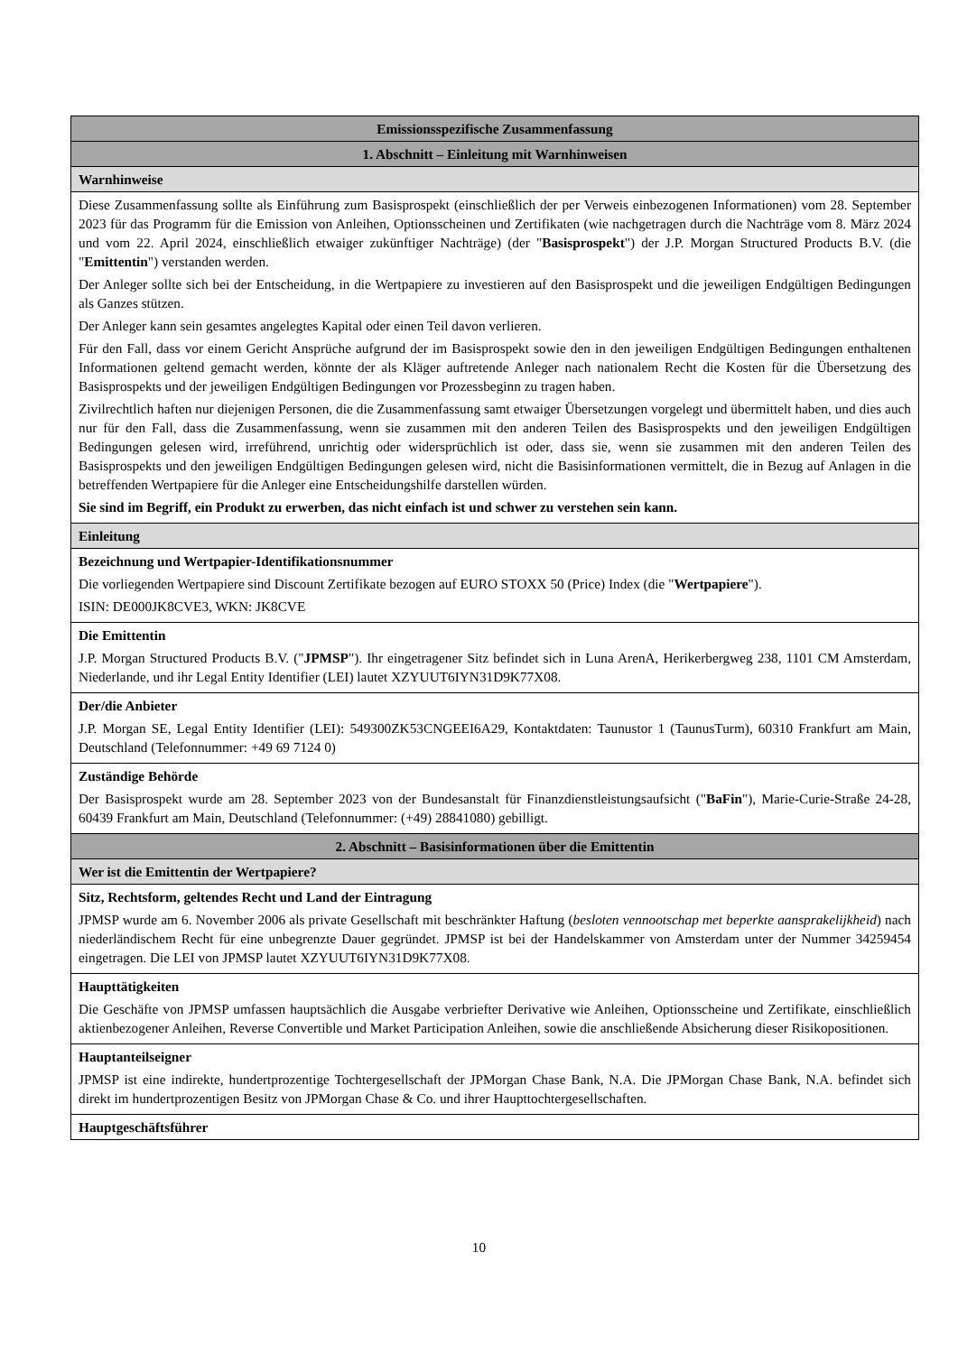| Emissionsspezifische Zusammenfassung |
| 1. Abschnitt – Einleitung mit Warnhinweisen |
| Warnhinweise |
| Diese Zusammenfassung sollte als Einführung zum Basisprospekt (einschließlich der per Verweis einbezogenen Informationen) vom 28. September 2023 für das Programm für die Emission von Anleihen, Optionsscheinen und Zertifikaten (wie nachgetragen durch die Nachträge vom 8. März 2024 und vom 22. April 2024, einschließlich etwaiger zukünftiger Nachträge) (der " Basisprospekt ") der J.P. Morgan Structured Products B.V. (die " Emittentin ") verstanden werden. Der Anleger sollte sich bei der Entscheidung, in die Wertpapiere zu investieren auf den Basisprospekt und die jeweiligen Endgültigen Bedingungen als Ganzes stützen. Der Anleger kann sein gesamtes angelegtes Kapital oder einen Teil davon verlieren. Für den Fall, dass vor einem Gericht Ansprüche aufgrund der im Basisprospekt sowie den in den jeweiligen Endgültigen Bedingungen enthaltenen Informationen geltend gemacht werden, könnte der als Kläger auftretende Anleger nach nationalem Recht die Kosten für die Übersetzung des Basisprospekts und der jeweiligen Endgültigen Bedingungen vor Prozessbeginn zu tragen haben. Zivilrechtlich haften nur diejenigen Personen, die die Zusammenfassung samt etwaiger Übersetzungen vorgelegt und übermittelt haben, und dies auch nur für den Fall, dass die Zusammenfassung, wenn sie zusammen mit den anderen Teilen des Basisprospekts und den jeweiligen Endgültigen Bedingungen gelesen wird, irreführend, unrichtig oder widersprüchlich ist oder, dass sie, wenn sie zusammen mit den anderen Teilen des Basisprospekts und den jeweiligen Endgültigen Bedingungen gelesen wird, nicht die Basisinformationen vermittelt, die in Bezug auf Anlagen in die betreffenden Wertpapiere für die Anleger eine Entscheidungshilfe darstellen würden. Sie sind im Begriff, ein Produkt zu erwerben, das nicht einfach ist und schwer zu verstehen sein kann. |
| Einleitung |
| Bezeichnung und Wertpapier-Identifikationsnummer Die vorliegenden Wertpapiere sind Discount Zertifikate bezogen auf EURO STOXX 50 (Price) Index (die " Wertpapiere "). ISIN: DE000JK8CVE3, WKN: JK8CVE |
| Die Emittentin J.P. Morgan Structured Products B.V. (" JPMSP "). Ihr eingetragener Sitz befindet sich in Luna ArenA, Herikerbergweg 238, 1101 CM Amsterdam, Niederlande, und ihr Legal Entity Identifier (LEI) lautet XZYUUT6IYN31D9K77X08. |
| Der/die Anbieter J.P. Morgan SE, Legal Entity Identifier (LEI): 549300ZK53CNGEEI6A29, Kontaktdaten: Taunustor 1 (TaunusTurm), 60310 Frankfurt am Main, Deutschland (Telefonnummer: +49 69 7124 0) |
| Zuständige Behörde Der Basisprospekt wurde am 28. September 2023 von der Bundesanstalt für Finanzdienstleistungsaufsicht (" BaFin "), Marie-Curie-Straße 24-28, 60439 Frankfurt am Main, Deutschland (Telefonnummer: (+49) 28841080) gebilligt. |
| 2. Abschnitt – Basisinformationen über die Emittentin |
| Wer ist die Emittentin der Wertpapiere? |
| Sitz, Rechtsform, geltendes Recht und Land der Eintragung JPMSP wurde am 6. November 2006 als private Gesellschaft mit beschränkter Haftung ( besloten vennootschap met beperkte aansprakelijkheid ) nach niederländischem Recht für eine unbegrenzte Dauer gegründet. JPMSP ist bei der Handelskammer von Amsterdam unter der Nummer 34259454 eingetragen. Die LEI von JPMSP lautet XZYUUT6IYN31D9K77X08. |
| Haupttätigkeiten Die Geschäfte von JPMSP umfassen hauptsächlich die Ausgabe verbriefter Derivative wie Anleihen, Optionsscheine und Zertifikate, einschließlich aktienbezogener Anleihen, Reverse Convertible und Market Participation Anleihen, sowie die anschließende Absicherung dieser Risikopositionen. |
| Hauptanteilseigner JPMSP ist eine indirekte, hundertprozentige Tochtergesellschaft der JPMorgan Chase Bank, N.A. Die JPMorgan Chase Bank, N.A. befindet sich direkt im hundertprozentigen Besitz von JPMorgan Chase & Co. und ihrer Haupttochtergesellschaften. |
| Hauptgeschäftsführer |
10